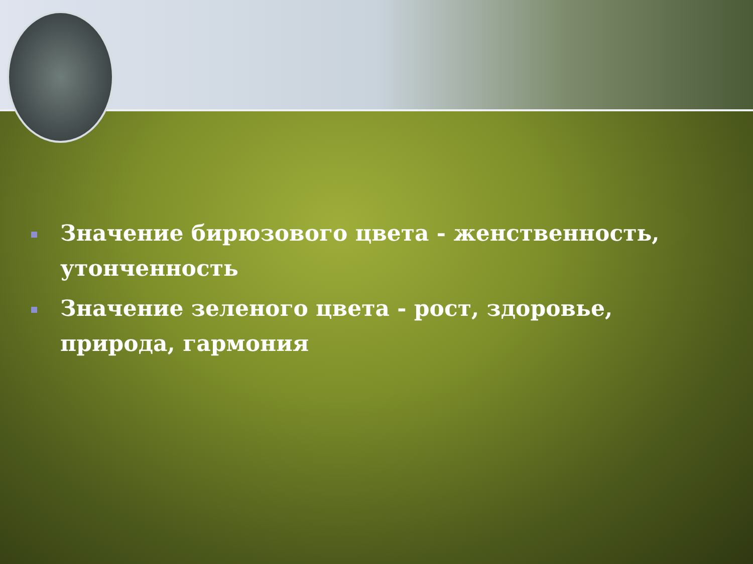Значение бирюзового цвета - женственность, утонченность
Значение зеленого цвета - рост, здоровье, природа, гармония